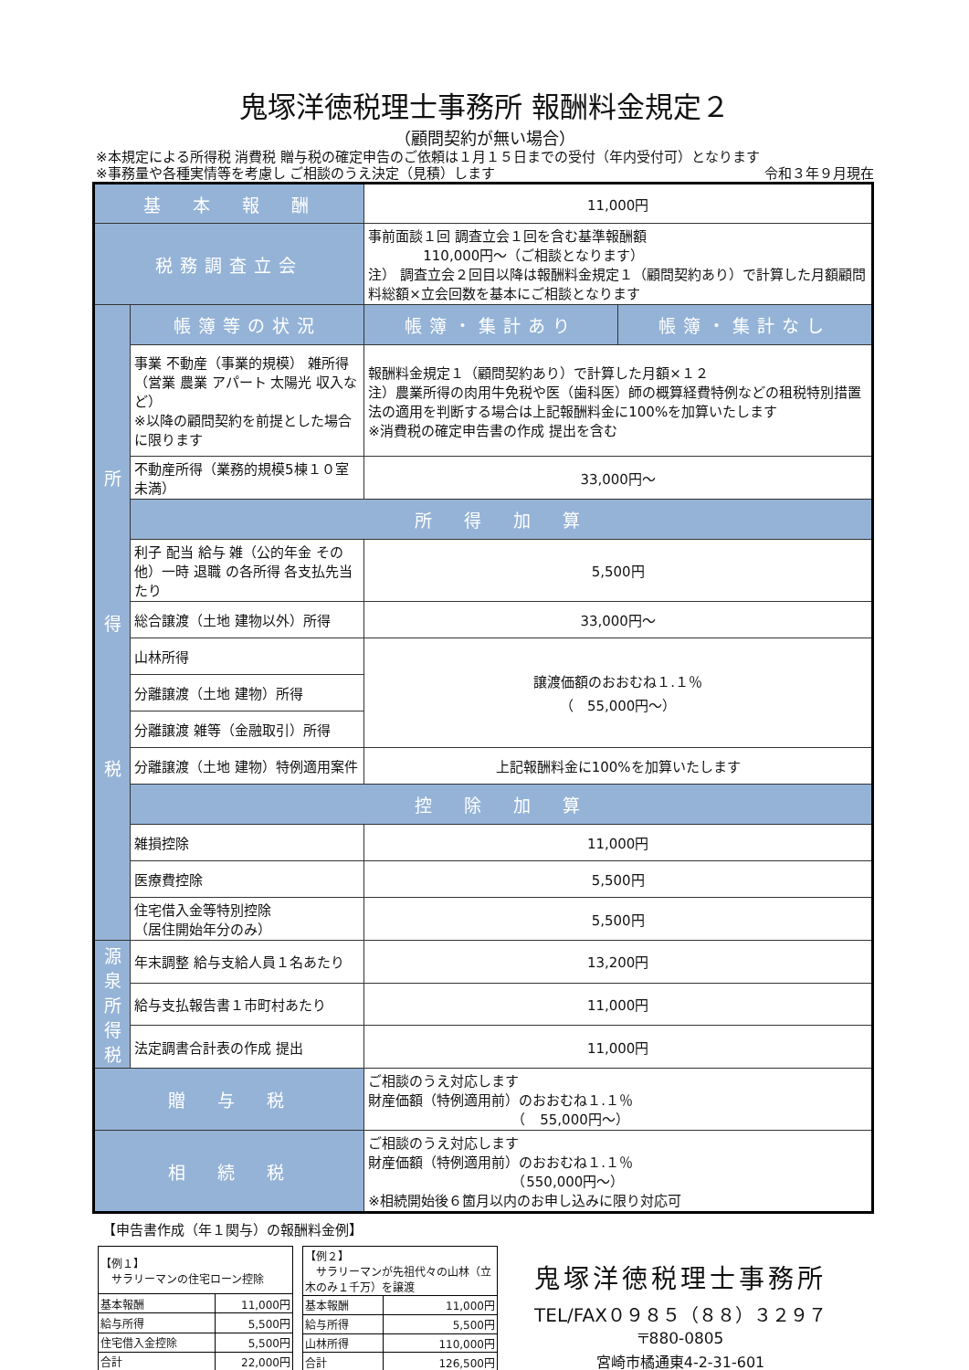鬼塚洋徳税理士事務所 報酬料金規定２
（顧問契約が無い場合）
※本規定による所得税 消費税 贈与税の確定申告のご依頼は１月１５日までの受付（年内受付可）となります
※事務量や各種実情等を考慮し ご相談のうえ決定（見積）します 令和３年９月現在
| 基 本 報 酬 | | 11,000円 | |
| 税務調査立会 | | 事前面談１回 調査立会１回を含む基準報酬額 110,000円～（ご相談となります） 注） 調査立会２回目以降は報酬料金規定１（顧問契約あり）で計算した月額顧問料総額×立会回数を基本にご相談となります | |
| 所 得 税 | 帳簿等の状況 | 帳簿・集計あり | 帳簿・集計なし |
| | 事業 不動産（事業的規模） 雑所得 （営業 農業 アパート 太陽光 収入など） ※以降の顧問契約を前提とした場合に限ります | 報酬料金規定１（顧問契約あり）で計算した月額×１２ 注）農業所得の肉用牛免税や医（歯科医）師の概算経費特例などの租税特別措置法の適用を判断する場合は上記報酬料金に100%を加算いたします ※消費税の確定申告書の作成 提出を含む | |
| | 不動産所得（業務的規模5棟１０室未満） | 33,000円～ | |
| | 所 得 加 算 | | |
| | 利子 配当 給与 雑（公的年金 その他）一時 退職 の各所得 各支払先当たり | 5,500円 | |
| | 総合譲渡（土地 建物以外）所得 | 33,000円～ | |
| | 山林所得 | 譲渡価額のおおむね１.１％ （ 55,000円～） | |
| | 分離譲渡（土地 建物）所得 | | |
| | 分離譲渡 雑等（金融取引）所得 | | |
| | 分離譲渡（土地 建物）特例適用案件 | 上記報酬料金に100%を加算いたします | |
| | 控 除 加 算 | | |
| | 雑損控除 | 11,000円 | |
| | 医療費控除 | 5,500円 | |
| | 住宅借入金等特別控除 （居住開始年分のみ） | 5,500円 | |
| 源 泉 所 得 税 | 年末調整 給与支給人員１名あたり | 13,200円 | |
| | 給与支払報告書１市町村あたり | 11,000円 | |
| | 法定調書合計表の作成 提出 | 11,000円 | |
| 贈 与 税 | | ご相談のうえ対応します 財産価額（特例適用前）のおおむね１.１％ （ 55,000円～） | |
| 相 続 税 | | ご相談のうえ対応します 財産価額（特例適用前）のおおむね１.１％ （550,000円～） ※相続開始後６箇月以内のお申し込みに限り対応可 | |
【申告書作成（年１関与）の報酬料金例】
| 【例１】 サラリーマンの住宅ローン控除 | |
| 基本報酬 | 11,000円 |
| 給与所得 | 5,500円 |
| 住宅借入金控除 | 5,500円 |
| 合計 | 22,000円 |
| 【例２】 サラリーマンが先祖代々の山林（立木のみ１千万）を譲渡 | |
| 基本報酬 | 11,000円 |
| 給与所得 | 5,500円 |
| 山林所得 | 110,000円 |
| 合計 | 126,500円 |
鬼塚洋徳税理士事務所
TEL/FAX０９８５（８８）３２９７
〒880-0805
宮崎市橘通東4-2-31-601